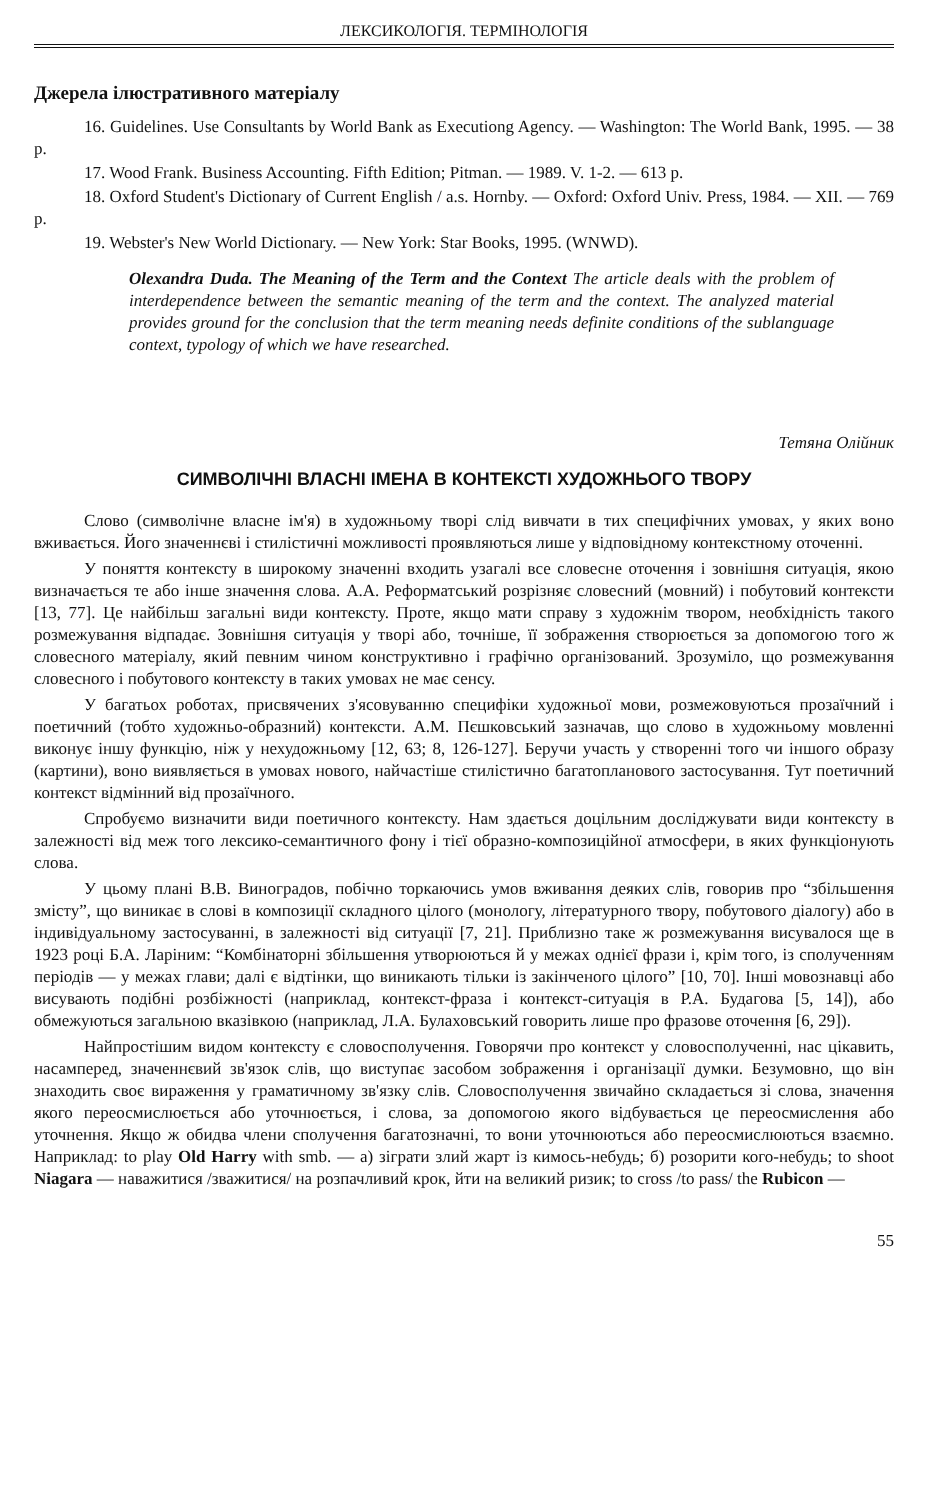ЛЕКСИКОЛОГІЯ. ТЕРМІНОЛОГІЯ
Джерела ілюстративного матеріалу
16. Guidelines. Use Consultants by World Bank as Executiong Agency. — Washington: The World Bank, 1995. — 38 p.
17. Wood Frank. Business Accounting. Fifth Edition; Pitman. — 1989. V. 1-2. — 613 p.
18. Oxford Student's Dictionary of Current English / a.s. Hornby. — Oxford: Oxford Univ. Press, 1984. — XII. — 769 p.
19. Webster's New World Dictionary. — New York: Star Books, 1995. (WNWD).
Olexandra Duda. The Meaning of the Term and the Context The article deals with the problem of interdependence between the semantic meaning of the term and the context. The analyzed material provides ground for the conclusion that the term meaning needs definite conditions of the sublanguage context, typology of which we have researched.
Тетяна Олійник
СИМВОЛІЧНІ ВЛАСНІ ІМЕНА В КОНТЕКСТІ ХУДОЖНЬОГО ТВОРУ
Слово (символічне власне ім'я) в художньому творі слід вивчати в тих специфічних умовах, у яких воно вживається. Його значеннєві і стилістичні можливості проявляються лише у відповідному контекстному оточенні.
У поняття контексту в широкому значенні входить узагалі все словесне оточення і зовнішня ситуація, якою визначається те або інше значення слова. А.А. Реформатський розрізняє словесний (мовний) і побутовий контексти [13, 77]. Це найбільш загальні види контексту. Проте, якщо мати справу з художнім твором, необхідність такого розмежування відпадає. Зовнішня ситуація у творі або, точніше, її зображення створюється за допомогою того ж словесного матеріалу, який певним чином конструктивно і графічно організований. Зрозуміло, що розмежування словесного і побутового контексту в таких умовах не має сенсу.
У багатьох роботах, присвячених з'ясовуванню специфіки художньої мови, розмежовуються прозаїчний і поетичний (тобто художньо-образний) контексти. А.М. Пєшковський зазначав, що слово в художньому мовленні виконує іншу функцію, ніж у нехудожньому [12, 63; 8, 126-127]. Беручи участь у створенні того чи іншого образу (картини), воно виявляється в умовах нового, найчастіше стилістично багатопланового застосування. Тут поетичний контекст відмінний від прозаїчного.
Спробуємо визначити види поетичного контексту. Нам здається доцільним досліджувати види контексту в залежності від меж того лексико-семантичного фону і тієї образно-композиційної атмосфери, в яких функціонують слова.
У цьому плані В.В. Виноградов, побічно торкаючись умов вживання деяких слів, говорив про “збільшення змісту”, що виникає в слові в композиції складного цілого (монологу, літературного твору, побутового діалогу) або в індивідуальному застосуванні, в залежності від ситуації [7, 21]. Приблизно таке ж розмежування висувалося ще в 1923 році Б.А. Ларіним: “Комбінаторні збільшення утворюються й у межах однієї фрази і, крім того, із сполученням періодів — у межах глави; далі є відтінки, що виникають тільки із закінченого цілого” [10, 70]. Інші мовознавці або висувають подібні розбіжності (наприклад, контекст-фраза і контекст-ситуація в Р.А. Будагова [5, 14]), або обмежуються загальною вказівкою (наприклад, Л.А. Булаховський говорить лише про фразове оточення [6, 29]).
Найпростішим видом контексту є словосполучення. Говорячи про контекст у словосполученні, нас цікавить, насамперед, значеннєвий зв'язок слів, що виступає засобом зображення і організації думки. Безумовно, що він знаходить своє вираження у граматичному зв'язку слів. Словосполучення звичайно складається зі слова, значення якого переосмислюється або уточнюється, і слова, за допомогою якого відбувається це переосмислення або уточнення. Якщо ж обидва члени сполучення багатозначні, то вони уточнюються або переосмислюються взаємно. Наприклад: to play Old Harry with smb. — а) зіграти злий жарт із кимось-небудь; б) розорити кого-небудь; to shoot Niagara — наважитися /зважитися/ на розпачливий крок, йти на великий ризик; to cross /to pass/ the Rubicon —
55